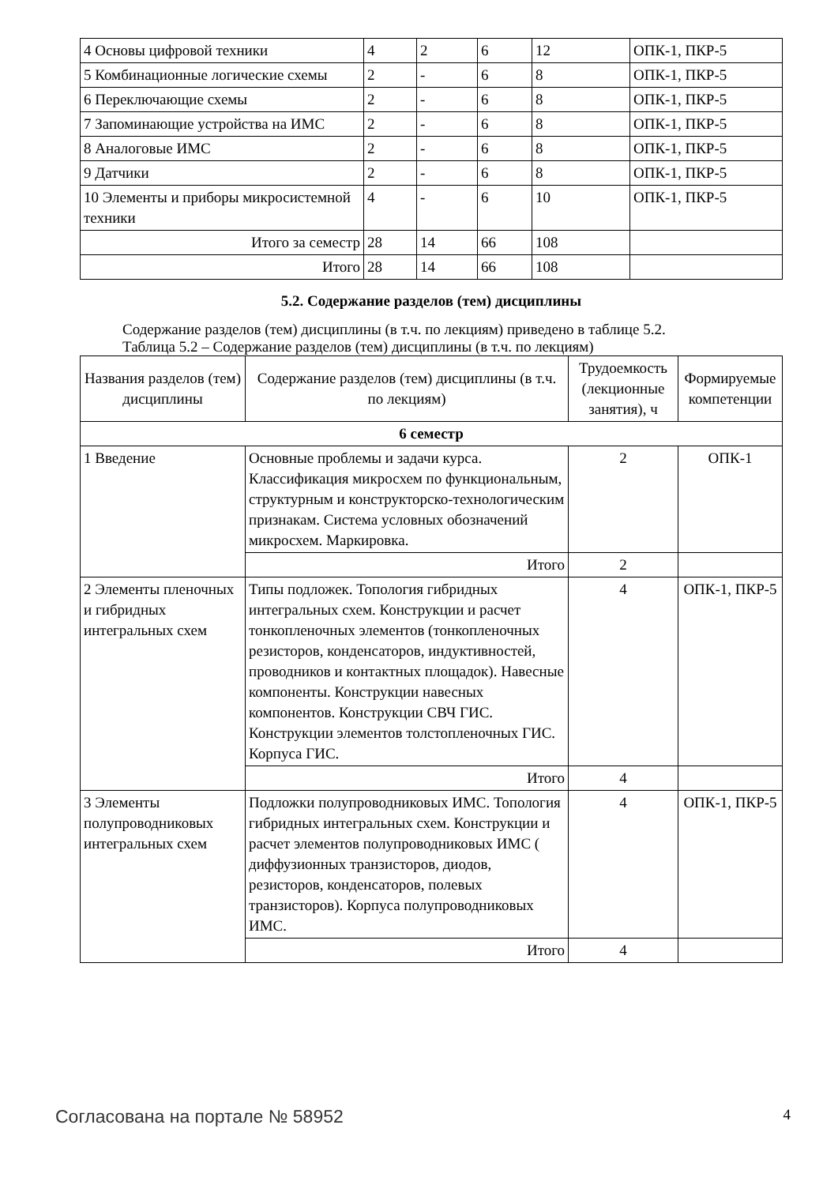| 4 Основы цифровой техники | 4 | 2 | 6 | 12 | ОПК-1, ПКР-5 |
| 5 Комбинационные логические схемы | 2 | - | 6 | 8 | ОПК-1, ПКР-5 |
| 6 Переключающие схемы | 2 | - | 6 | 8 | ОПК-1, ПКР-5 |
| 7 Запоминающие устройства на ИМС | 2 | - | 6 | 8 | ОПК-1, ПКР-5 |
| 8 Аналоговые ИМС | 2 | - | 6 | 8 | ОПК-1, ПКР-5 |
| 9 Датчики | 2 | - | 6 | 8 | ОПК-1, ПКР-5 |
| 10 Элементы и приборы микросистемной техники | 4 | - | 6 | 10 | ОПК-1, ПКР-5 |
| Итого за семестр | 28 | 14 | 66 | 108 | |
| Итого | 28 | 14 | 66 | 108 | |
5.2. Содержание разделов (тем) дисциплины
Содержание разделов (тем) дисциплины (в т.ч. по лекциям) приведено в таблице 5.2.
Таблица 5.2 – Содержание разделов (тем) дисциплины (в т.ч. по лекциям)
| Названия разделов (тем) дисциплины | Содержание разделов (тем) дисциплины (в т.ч. по лекциям) | Трудоемкость (лекционные занятия), ч | Формируемые компетенции |
| --- | --- | --- | --- |
| 6 семестр | | | |
| 1 Введение | Основные проблемы и задачи курса. Классификация микросхем по функциональным, структурным и конструкторско-технологическим признакам. Система условных обозначений микросхем. Маркировка. | 2 | ОПК-1 |
| | Итого | 2 | |
| 2 Элементы пленочных и гибридных интегральных схем | Типы подложек. Топология гибридных интегральных схем. Конструкции и расчет тонкопленочных элементов (тонкопленочных резисторов, конденсаторов, индуктивностей, проводников и контактных площадок). Навесные компоненты. Конструкции навесных компонентов. Конструкции СВЧ ГИС. Конструкции элементов толстопленочных ГИС. Корпуса ГИС. | 4 | ОПК-1, ПКР-5 |
| | Итого | 4 | |
| 3 Элементы полупроводниковых интегральных схем | Подложки полупроводниковых ИМС. Топология гибридных интегральных схем. Конструкции и расчет элементов полупроводниковых ИМС ( диффузионных транзисторов, диодов, резисторов, конденсаторов, полевых транзисторов). Корпуса полупроводниковых ИМС. | 4 | ОПК-1, ПКР-5 |
| | Итого | 4 | |
Согласована на портале № 58952 4